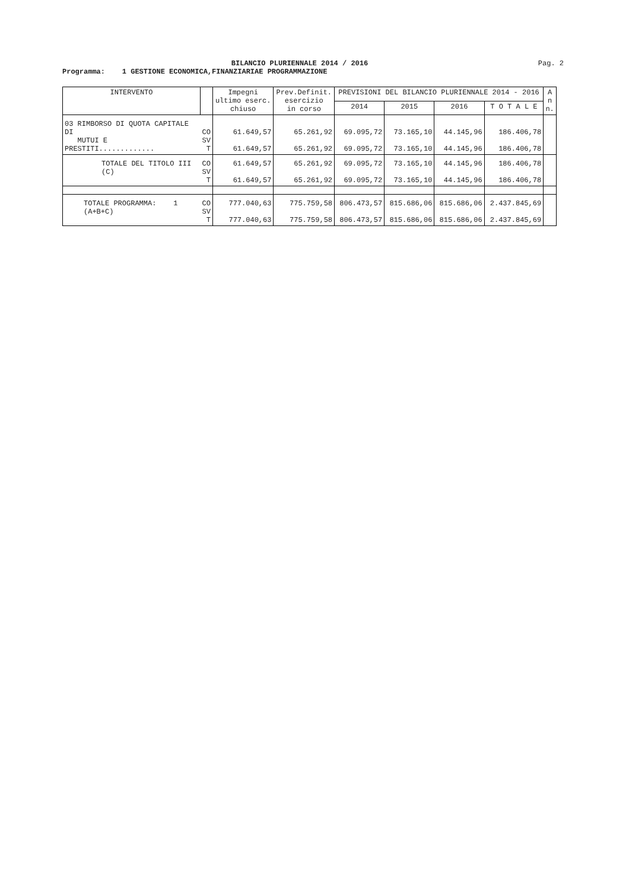BILANCIO PLURIENNALE 2014 / 2016
Pag. 2
Programma: 1 GESTIONE ECONOMICA,FINANZIARIAE PROGRAMMAZIONE
| INTERVENTO | | Impegni ultimo eserc. chiuso | Prev.Definit. esercizio in corso | PREVISIONI DEL BILANCIO PLURIENNALE 2014 - 2016 | | | | A n n. |
| --- | --- | --- | --- | --- | --- | --- | --- | --- |
| | | | | 2014 | 2015 | 2016 | T O T A L E | |
| 03 RIMBORSO DI QUOTA CAPITALE DI MUTUI E PRESTITI............. | CO SV T | 61.649,57 61.649,57 | 65.261,92 65.261,92 | 69.095,72 69.095,72 | 73.165,10 73.165,10 | 44.145,96 44.145,96 | 186.406,78 186.406,78 | |
| TOTALE DEL TITOLO III (C) | CO SV T | 61.649,57 61.649,57 | 65.261,92 65.261,92 | 69.095,72 69.095,72 | 73.165,10 73.165,10 | 44.145,96 44.145,96 | 186.406,78 186.406,78 | |
| TOTALE PROGRAMMA: 1 (A+B+C) | CO SV T | 777.040,63 777.040,63 | 775.759,58 775.759,58 | 806.473,57 806.473,57 | 815.686,06 815.686,06 | 815.686,06 815.686,06 | 2.437.845,69 2.437.845,69 | |